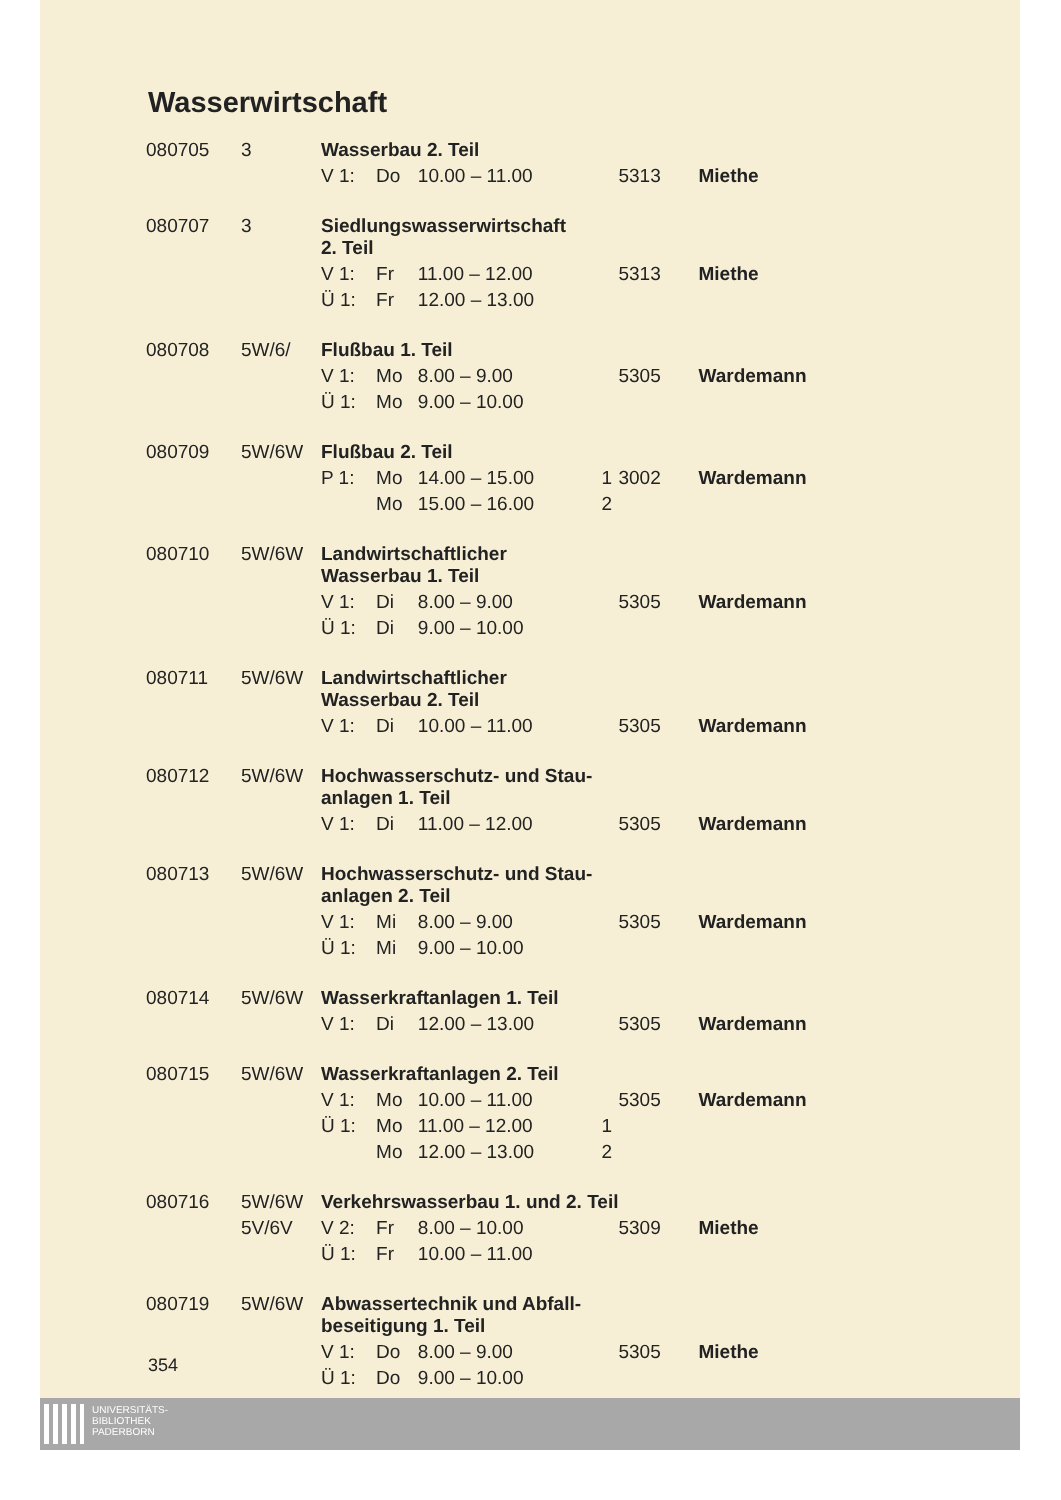Wasserwirtschaft
| 080705 | 3 | Wasserbau 2. Teil | | | | | |
| | | V 1: | Do | 10.00 – 11.00 | | 5313 | Miethe |
| 080707 | 3 | Siedlungswasserwirtschaft 2. Teil | | | | | |
| | | V 1: | Fr | 11.00 – 12.00 | | 5313 | Miethe |
| | | Ü 1: | Fr | 12.00 – 13.00 | | | |
| 080708 | 5W/6/ | Flußbau 1. Teil | | | | | |
| | | V 1: | Mo | 8.00 – 9.00 | | 5305 | Wardemann |
| | | Ü 1: | Mo | 9.00 – 10.00 | | | |
| 080709 | 5W/6W | Flußbau 2. Teil | | | | | |
| | | P 1: | Mo | 14.00 – 15.00 | 1 | 3002 | Wardemann |
| | | | Mo | 15.00 – 16.00 | 2 | | |
| 080710 | 5W/6W | Landwirtschaftlicher Wasserbau 1. Teil | | | | | |
| | | V 1: | Di | 8.00 – 9.00 | | 5305 | Wardemann |
| | | Ü 1: | Di | 9.00 – 10.00 | | | |
| 080711 | 5W/6W | Landwirtschaftlicher Wasserbau 2. Teil | | | | | |
| | | V 1: | Di | 10.00 – 11.00 | | 5305 | Wardemann |
| 080712 | 5W/6W | Hochwasserschutz- und Stau- anlagen 1. Teil | | | | | |
| | | V 1: | Di | 11.00 – 12.00 | | 5305 | Wardemann |
| 080713 | 5W/6W | Hochwasserschutz- und Stau- anlagen 2. Teil | | | | | |
| | | V 1: | Mi | 8.00 – 9.00 | | 5305 | Wardemann |
| | | Ü 1: | Mi | 9.00 – 10.00 | | | |
| 080714 | 5W/6W | Wasserkraftanlagen 1. Teil | | | | | |
| | | V 1: | Di | 12.00 – 13.00 | | 5305 | Wardemann |
| 080715 | 5W/6W | Wasserkraftanlagen 2. Teil | | | | | |
| | | V 1: | Mo | 10.00 – 11.00 | | 5305 | Wardemann |
| | | Ü 1: | Mo | 11.00 – 12.00 | 1 | | |
| | | | Mo | 12.00 – 13.00 | 2 | | |
| 080716 | 5W/6W | Verkehrswasserbau 1. und 2. Teil | | | | | |
| | 5V/6V | V 2: | Fr | 8.00 – 10.00 | | 5309 | Miethe |
| | | Ü 1: | Fr | 10.00 – 11.00 | | | |
| 080719 | 5W/6W | Abwassertechnik und Abfall- beseitigung 1. Teil | | | | | |
| | | V 1: | Do | 8.00 – 9.00 | | 5305 | Miethe |
| | | Ü 1: | Do | 9.00 – 10.00 | | | |
354
UNIVERSITÄTS-
BIBLIOTHEK
PADERBORN